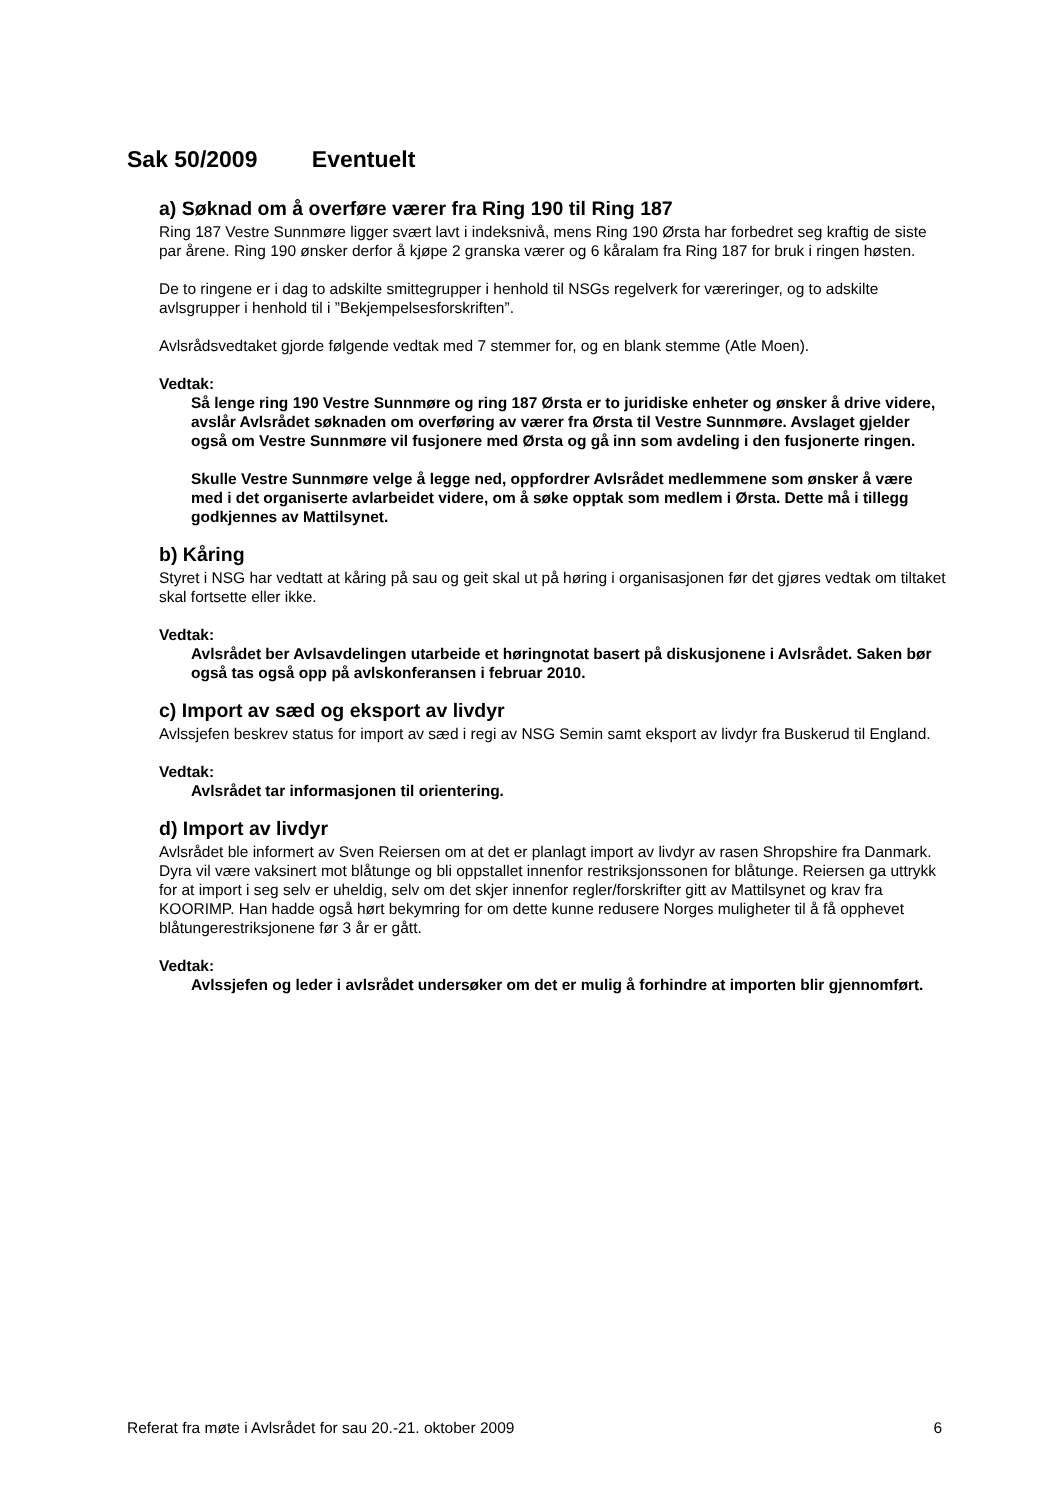Sak 50/2009 Eventuelt
a) Søknad om å overføre værer fra Ring 190 til Ring 187
Ring 187 Vestre Sunnmøre ligger svært lavt i indeksnivå, mens Ring 190 Ørsta har forbedret seg kraftig de siste par årene. Ring 190 ønsker derfor å kjøpe 2 granska værer og 6 kåralam fra Ring 187 for bruk i ringen høsten.
De to ringene er i dag to adskilte smittegrupper i henhold til NSGs regelverk for væreringer, og to adskilte avlsgrupper i henhold til i ”Bekjempelsesforskriften”.
Avlsrådsvedtaket gjorde følgende vedtak med 7 stemmer for, og en blank stemme (Atle Moen).
Vedtak:
Så lenge ring 190 Vestre Sunnmøre og ring 187 Ørsta er to juridiske enheter og ønsker å drive videre, avslår Avlsrådet søknaden om overføring av værer fra Ørsta til Vestre Sunnmøre. Avslaget gjelder også om Vestre Sunnmøre vil fusjonere med Ørsta og gå inn som avdeling i den fusjonerte ringen.
Skulle Vestre Sunnmøre velge å legge ned, oppfordrer Avlsrådet medlemmene som ønsker å være med i det organiserte avlarbeidet videre, om å søke opptak som medlem i Ørsta. Dette må i tillegg godkjennes av Mattilsynet.
b) Kåring
Styret i NSG har vedtatt at kåring på sau og geit skal ut på høring i organisasjonen før det gjøres vedtak om tiltaket skal fortsette eller ikke.
Vedtak:
Avlsrådet ber Avlsavdelingen utarbeide et høringnotat basert på diskusjonene i Avlsrådet. Saken bør også tas også opp på avlskonferansen i februar 2010.
c) Import av sæd og eksport av livdyr
Avlssjefen beskrev status for import av sæd i regi av NSG Semin samt eksport av livdyr fra Buskerud til England.
Vedtak:
Avlsrådet tar informasjonen til orientering.
d) Import av livdyr
Avlsrådet ble informert av Sven Reiersen om at det er planlagt import av livdyr av rasen Shropshire fra Danmark. Dyra vil være vaksinert mot blåtunge og bli oppstallet innenfor restriksjonssonen for blåtunge. Reiersen ga uttrykk for at import i seg selv er uheldig, selv om det skjer innenfor regler/forskrifter gitt av Mattilsynet og krav fra KOORIMP. Han hadde også hørt bekymring for om dette kunne redusere Norges muligheter til å få opphevet blåtungerestriksjonene før 3 år er gått.
Vedtak:
Avlssjefen og leder i avlsrådet undersøker om det er mulig å forhindre at importen blir gjennomført.
Referat fra møte i Avlsrådet for sau 20.-21. oktober 2009 6